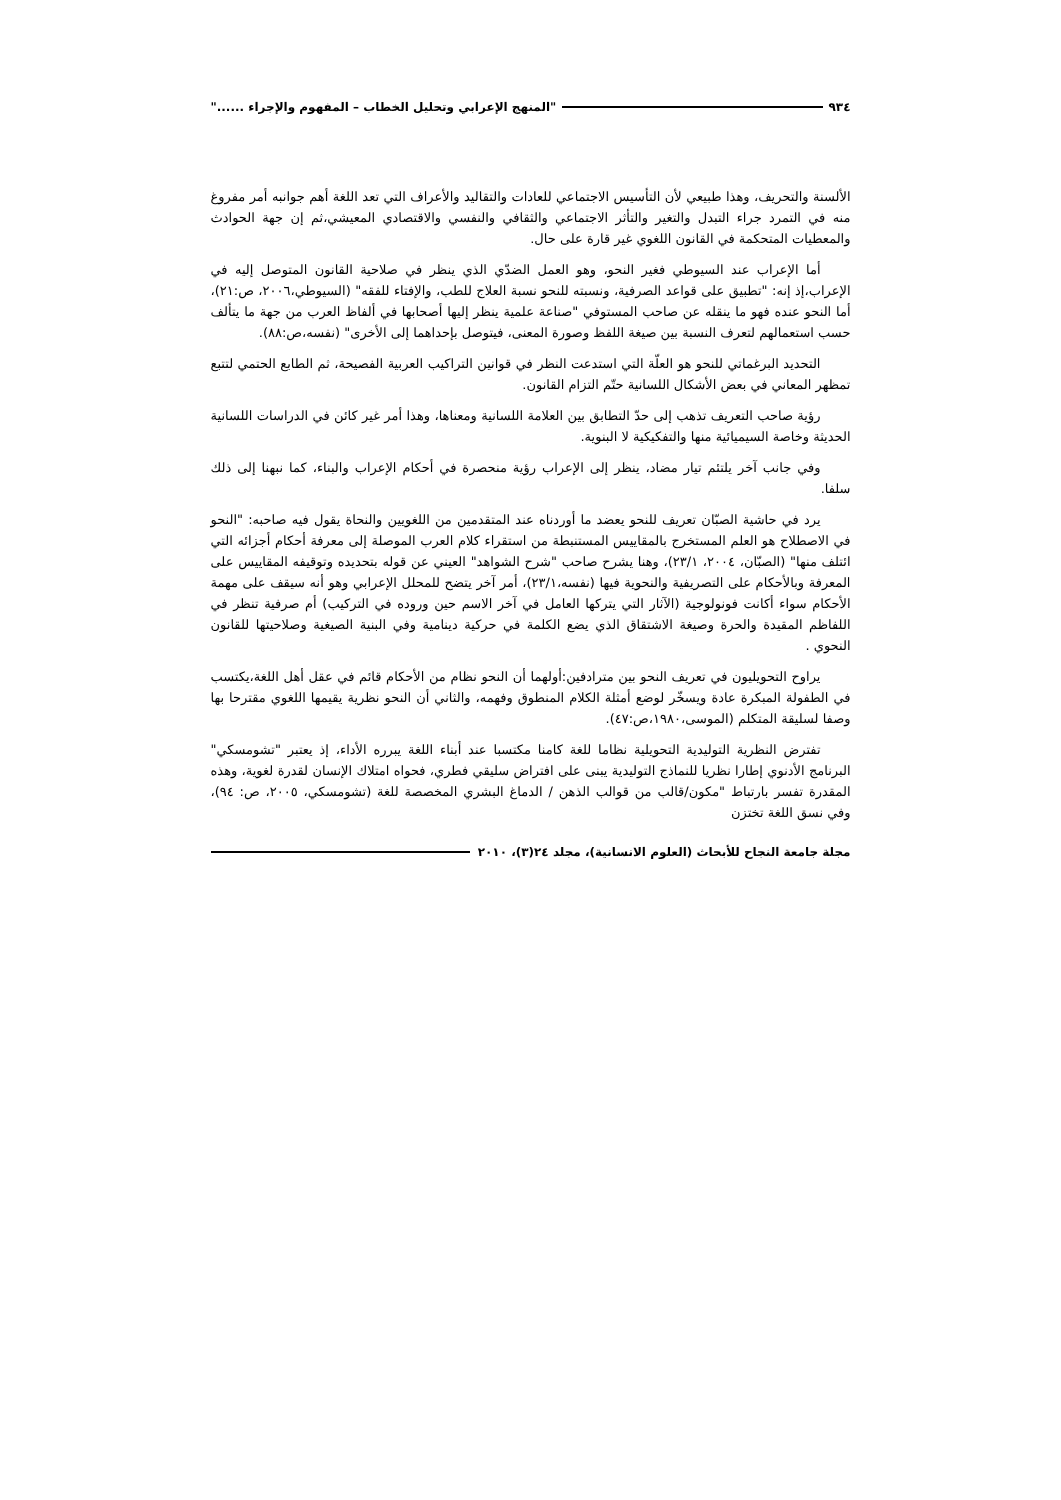٩٣٤ "المنهج الإعرابي وتحليل الخطاب – المفهوم والإجراء ......"
الألسنة والتحريف، وهذا طبيعي لأن التأسيس الاجتماعي للعادات والتقاليد والأعراف التي تعد اللغة أهم جوانبه أمر مفروغ منه في التمرد جراء التبدل والتغير والتأثر الاجتماعي والثقافي والنفسي والاقتصادي المعيشي،ثم إن جهة الحوادث والمعطيات المتحكمة في القانون اللغوي غير قارة على حال.
أما الإعراب عند السيوطي فغير النحو، وهو العمل الضدّي الذي ينظر في صلاحية القانون المتوصل إليه في الإعراب،إذ إنه: "تطبيق على قواعد الصرفية، ونسبته للنحو نسبة العلاج للطب، والإفتاء للفقه" (السيوطي،٢٠٠٦، ص:٢١)، أما النحو عنده فهو ما ينقله عن صاحب المستوفي "صناعة علمية ينظر إليها أصحابها في ألفاظ العرب من جهة ما يتألف حسب استعمالهم لتعرف النسبة بين صيغة اللفظ وصورة المعنى، فيتوصل بإحداهما إلى الأخرى" (نفسه،ص:٨٨).
التحديد البرغماتي للنحو هو العلّة التي استدعت النظر في قوانين التراكيب العربية الفصيحة، ثم الطابع الحتمي لتتبع تمظهر المعاني في بعض الأشكال اللسانية حتّم التزام القانون.
رؤية صاحب التعريف تذهب إلى حدّ التطابق بين العلامة اللسانية ومعناها، وهذا أمر غير كائن في الدراسات اللسانية الحديثة وخاصة السيميائية منها والتفكيكية لا البنوية.
وفي جانب آخر يلتئم تيار مضاد، ينظر إلى الإعراب رؤية منحصرة في أحكام الإعراب والبناء، كما نبهنا إلى ذلك سلفا.
يرد في حاشية الصبّان تعريف للنحو يعضد ما أوردناه عند المتقدمين من اللغويين والنحاة يقول فيه صاحبه: "النحو في الاصطلاح هو العلم المستخرج بالمقاييس المستنبطة من استقراء كلام العرب الموصلة إلى معرفة أحكام أجزائه التي ائتلف منها" (الصبّان، ٢٠٠٤، ٢٣/١)، وهنا يشرح صاحب "شرح الشواهد" العيني عن قوله بتحديده وتوقيفه المقاييس على المعرفة وبالأحكام على التصريفية والنحوية فيها (نفسه،٢٣/١)، أمر آخر يتضح للمحلل الإعرابي وهو أنه سيقف على مهمة الأحكام سواء أكانت فونولوجية (الآثار التي يتركها العامل في آخر الاسم حين وروده في التركيب) أم صرفية تنظر في اللفاظم المقيدة والحرة وصيغة الاشتقاق الذي يضع الكلمة في حركية دينامية وفي البنية الصيغية وصلاحيتها للقانون النحوي .
يراوح التحويليون في تعريف النحو بين مترادفين:أولهما أن النحو نظام من الأحكام قائم في عقل أهل اللغة،يكتسب في الطفولة المبكرة عادة ويسخّر لوضع أمثلة الكلام المنطوق وفهمه، والثاني أن النحو نظرية يقيمها اللغوي مقترحا بها وصفا لسليقة المتكلم (الموسى،١٩٨٠،ص:٤٧).
تفترض النظرية التوليدية التحويلية نظاما للغة كامنا مكتسبا عند أبناء اللغة يبرره الأداء، إذ يعتبر "تشومسكي" البرنامج الأدنوي إطارا نظريا للنماذج التوليدية يبنى على افتراض سليقي فطري، فحواه امتلاك الإنسان لقدرة لغوية، وهذه المقدرة تفسر بارتباط "مكون/قالب من قوالب الذهن / الدماغ البشري المخصصة للغة (تشومسكي، ٢٠٠٥، ص: ٩٤)، وفي نسق اللغة تختزن
مجلة جامعة النجاح للأبحاث (العلوم الانسانية)، مجلد ٢٤(٣)، ٢٠١٠